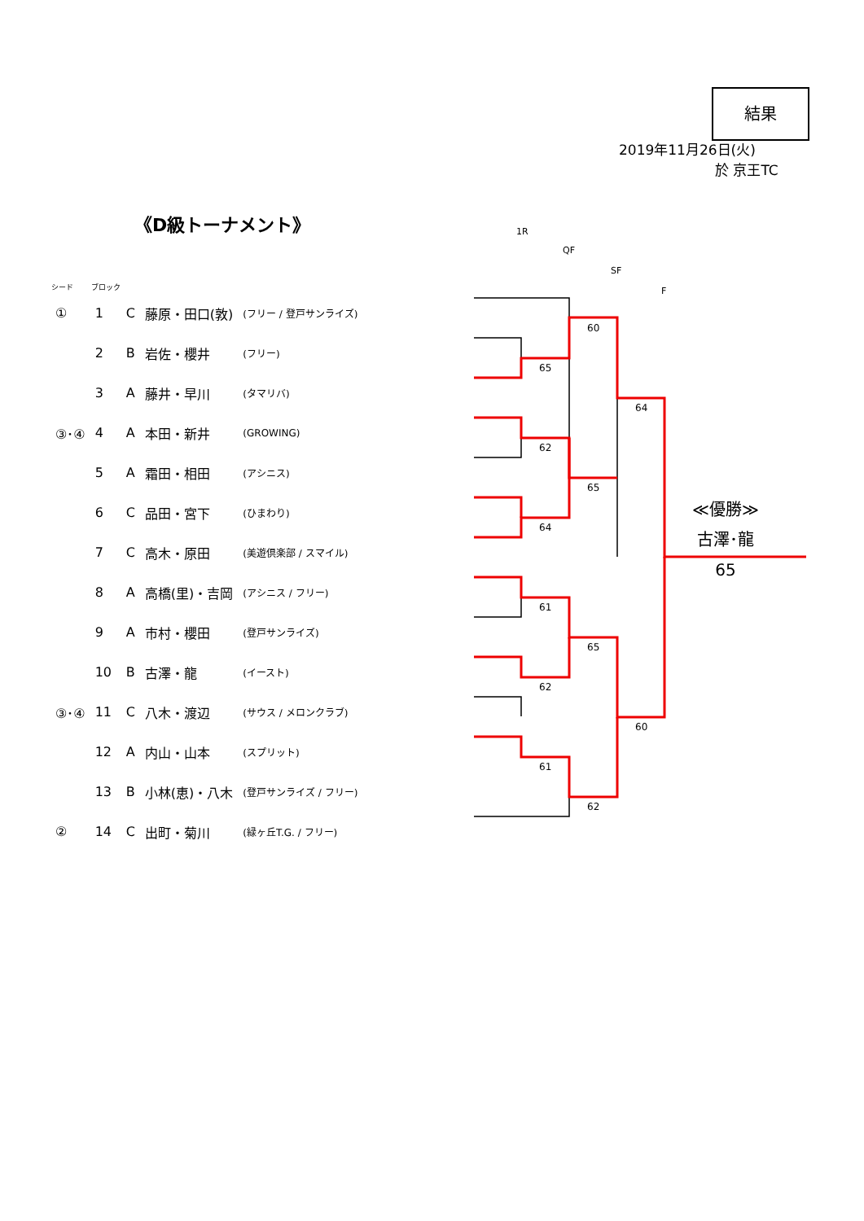結果
2019年11月26日(火)
於 京王TC
《D級トーナメント》
1R
QF
SF
F
| シード | ブロック | | | |
| --- | --- | --- | --- | --- |
| ① | 1 | C | 藤原・田口(敦) | (フリー / 登戸サンライズ) |
| | 2 | B | 岩佐・櫻井 | (フリー) |
| | 3 | A | 藤井・早川 | (タマリバ) |
| ③･④ | 4 | A | 本田・新井 | (GROWING) |
| | 5 | A | 霜田・相田 | (アシニス) |
| | 6 | C | 品田・宮下 | (ひまわり) |
| | 7 | C | 高木・原田 | (美遊倶楽部 / スマイル) |
| | 8 | A | 高橋(里)・吉岡 | (アシニス / フリー) |
| | 9 | A | 市村・櫻田 | (登戸サンライズ) |
| | 10 | B | 古澤・龍 | (イースト) |
| ③･④ | 11 | C | 八木・渡辺 | (サウス / メロンクラブ) |
| | 12 | A | 内山・山本 | (スプリット) |
| | 13 | B | 小林(恵)・八木 | (登戸サンライズ / フリー) |
| ② | 14 | C | 出町・菊川 | (緑ヶ丘T.G. / フリー) |
60
65
64
62
65
64
61
65
62
60
61
62
≪優勝≫
古澤･龍
65